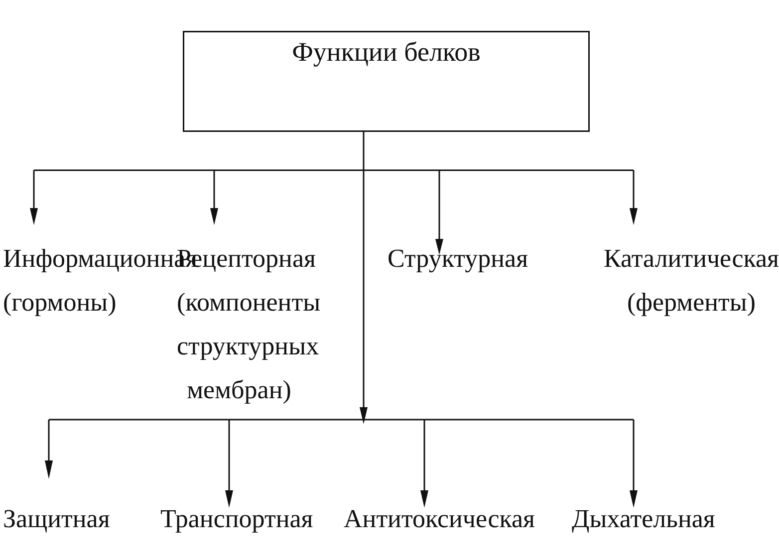Функции белков
Информационная
(гормоны)
Рецепторная
(компоненты
структурных
мембран)
Структурная
Каталитическая
(ферменты)
Защитная Транспортная Антитоксическая Дыхательная